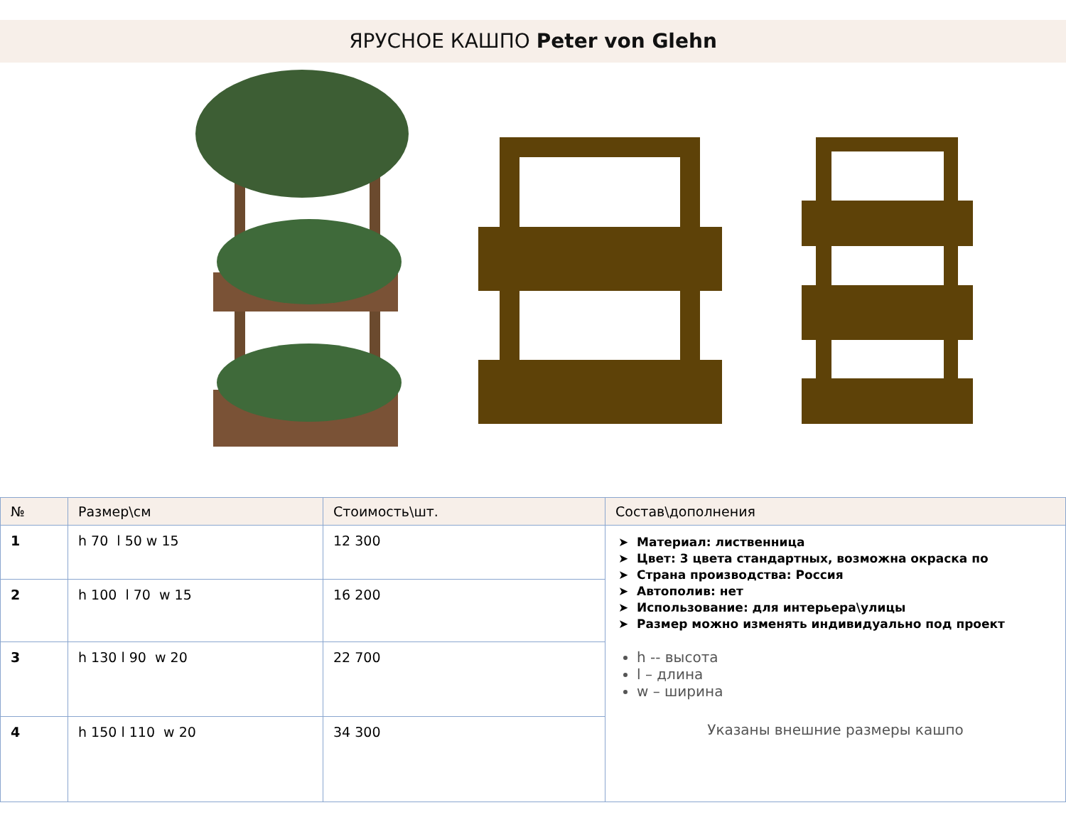ЯРУСНОЕ КАШПО Peter von Glehn
| № | Размер\см | Стоимость\шт. | Состав\дополнения |
| --- | --- | --- | --- |
| 1 | h 70 l 50 w 15 | 12 300 | Материал: лиственница Цвет: 3 цвета стандартных, возможна окраска по Страна производства: Россия Автополив: нет Использование: для интерьера\улицы Размер можно изменять индивидуально под проект h -- высота l – длина w – ширина Указаны внешние размеры кашпо |
| 2 | h 100 l 70 w 15 | 16 200 | |
| 3 | h 130 l 90 w 20 | 22 700 | |
| 4 | h 150 l 110 w 20 | 34 300 | |